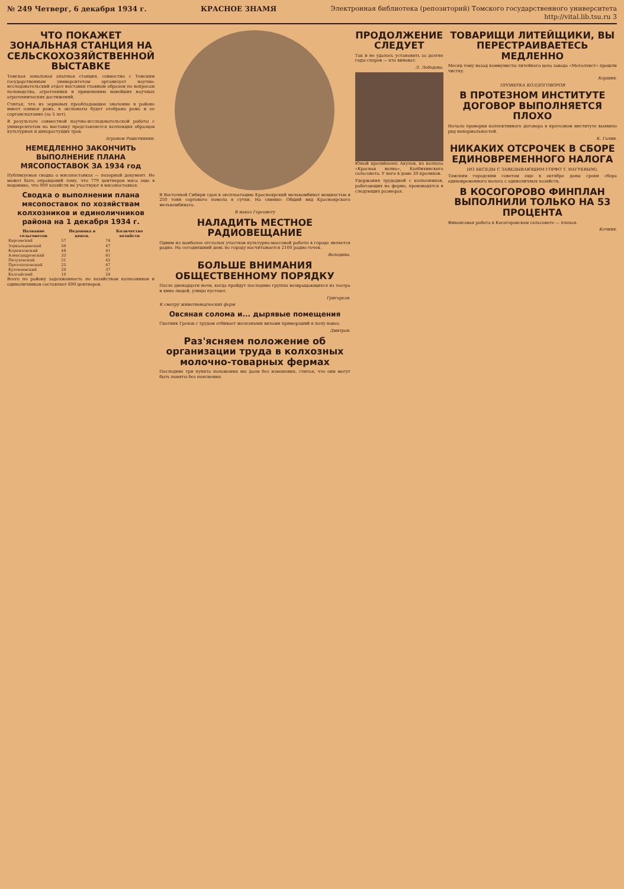№ 249 Четверг, 6 декабря 1934 г. КРАСНОЕ ЗНАМЯ Электронная библиотека (репозиторий) Томского государственного университета
http://vital.lib.tsu.ru 3
ЧТО ПОКАЖЕТ ЗОНАЛЬНАЯ СТАНЦИЯ НА СЕЛЬСКОХОЗЯЙСТВЕННОЙ ВЫСТАВКЕ
Томская зональная опытная станция, совместно с Томским государственным университетом организует научно-исследовательский отдел выставки главным образом по вопросам полеводства, агротехники и применению новейших научных агротехнических достижений.
Считая, что из зерновых преобладающее значение в районе имеет озимая рожь, в экспонаты будет отобрана рожь и ее сортоиспытание (за 5 лет).
В результате совместной научно-исследовательской работы с университетом на выставку представляется коллекция образцов культурных и дикорастущих трав.
Агроном Решетникин.
НЕМЕДЛЕННО ЗАКОНЧИТЬ ВЫПОЛНЕНИЕ ПЛАНА МЯСОПОСТАВОК ЗА 1934 год
Публикуемая сводка о мясопоставках — позорный документ. Не может быть оправданий тому, что 779 центнеров мяса еще в недоимке, что 909 хозяйств не участвуют в мясопоставках.
Сводка о выполнении плана мясопоставок по хозяйствам колхозников и единоличников района на 1 декабря 1934 г.
| Название сельсоветов | Недоимка в центн. | Количество хозяйств |
| --- | --- | --- |
| Кирсевский | 57 | 74 |
| Зоркальцевский | 50 | 47 |
| Корниловский | 48 | 41 |
| Александровский | 33 | 61 |
| Петуховский | 31 | 45 |
| Протопоповский | 25 | 47 |
| Кузовлевский | 20 | 37 |
| Калтайский | 10 | 24 |
Всего по району задолженность по хозяйствам колхозников и единоличников составляет 690 центнеров.
В Восточной Сибири сдан в эксплоатацию Красноярский мелькомбинат мощностью в 250 тонн сортового помола в сутки. На снимке: Общий вид Красноярского мелькомбината.
В наказ Горсовету
НАЛАДИТЬ МЕСТНОЕ РАДИОВЕЩАНИЕ
Одним из наиболее отсталых участков культурно-массовой работы в городе является радио. На сегодняшний день по городу насчитывается 2100 радио-точек.
Володина.
БОЛЬШЕ ВНИМАНИЯ ОБЩЕСТВЕННОМУ ПОРЯДКУ
После двенадцати ночи, когда пройдут последние группы возвращающихся из театра и кино людей, улицы пустеют.
Григорьев.
К смотру животноводческих ферм
Овсяная солома и... дырявые помещения
Скотник Грехов с трудом отбивает железными вилами примерзший к полу навоз.
Дмитров.
Раз'ясняем положение об организации труда в колхозных молочно-товарных фермах
Последние три пункта положения мы даем без изменения, считая, что они могут быть поняты без пояснения.
ПРОДОЛЖЕНИЕ СЛЕДУЕТ
Так и не удалось установить за долгие годы споров — кто виноват.
Л. Лебедева.
Юный кролиknown Акулов, из колхоза «Красная волна», Колбихинского сельсовета. У него в доме 20 кроликов.
Удержания трудодней с колхозников, работающих на ферме, производятся в следующих размерах.
ТОВАРИЩИ ЛИТЕЙЩИКИ, ВЫ ПЕРЕСТРАИВАЕТЕСЬ МЕДЛЕННО
Месяц тому назад коммунисты литейного цеха завода «Металлист» прошли чистку.
Коршик.
ПРОВЕРКА КОЛДОГОВОРОВ
В ПРОТЕЗНОМ ИНСТИТУТЕ ДОГОВОР ВЫПОЛНЯЕТСЯ ПЛОХО
Начало проверки коллективного договора в протезном институте выявило ряд ненормальностей.
К. Галин.
НИКАКИХ ОТСРОЧЕК В СБОРЕ ЕДИНОВРЕМЕННОГО НАЛОГА
(ИЗ БЕСЕДЫ С ЗАВЕДЫВАЮЩИМ ГОРФО Т. НАГУЕВЫМ).
Томским городским советом еще в октябре даны сроки сбора единовременного налога с единоличных хозяйств.
В КОСОГОРОВО ФИНПЛАН ВЫПОЛНИЛИ ТОЛЬКО НА 53 ПРОЦЕНТА
Финансовая работа в Косогоровском сельсовете — плохая.
Кочник.